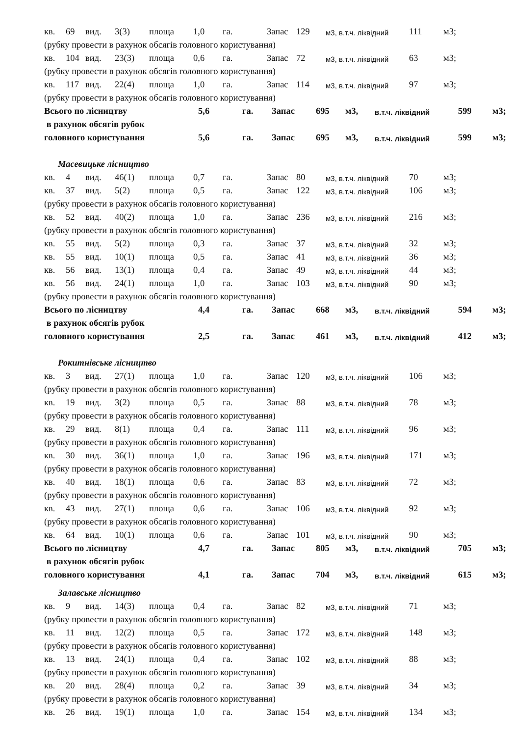кв. 69 вид. 3(3) площа 1,0 га. Запас 129 м3, в.т.ч. ліквідний 111 м3;
(рубку провести в рахунок обсягів головного користування)
кв. 104 вид. 23(3) площа 0,6 га. Запас 72 м3, в.т.ч. ліквідний 63 м3;
(рубку провести в рахунок обсягів головного користування)
кв. 117 вид. 22(4) площа 1,0 га. Запас 114 м3, в.т.ч. ліквідний 97 м3;
(рубку провести в рахунок обсягів головного користування)
Всього по лісництву 5,6 га. Запас 695 м3, в.т.ч. ліквідний 599 м3;
в рахунок обсягів рубок
головного користування 5,6 га. Запас 695 м3, в.т.ч. ліквідний 599 м3;
Масевицьке лісництво
кв. 4 вид. 46(1) площа 0,7 га. Запас 80 м3, в.т.ч. ліквідний 70 м3;
кв. 37 вид. 5(2) площа 0,5 га. Запас 122 м3, в.т.ч. ліквідний 106 м3;
(рубку провести в рахунок обсягів головного користування)
кв. 52 вид. 40(2) площа 1,0 га. Запас 236 м3, в.т.ч. ліквідний 216 м3;
(рубку провести в рахунок обсягів головного користування)
кв. 55 вид. 5(2) площа 0,3 га. Запас 37 м3, в.т.ч. ліквідний 32 м3;
кв. 55 вид. 10(1) площа 0,5 га. Запас 41 м3, в.т.ч. ліквідний 36 м3;
кв. 56 вид. 13(1) площа 0,4 га. Запас 49 м3, в.т.ч. ліквідний 44 м3;
кв. 56 вид. 24(1) площа 1,0 га. Запас 103 м3, в.т.ч. ліквідний 90 м3;
(рубку провести в рахунок обсягів головного користування)
Всього по лісництву 4,4 га. Запас 668 м3, в.т.ч. ліквідний 594 м3;
в рахунок обсягів рубок
головного користування 2,5 га. Запас 461 м3, в.т.ч. ліквідний 412 м3;
Рокитнівське лісництво
кв. 3 вид. 27(1) площа 1,0 га. Запас 120 м3, в.т.ч. ліквідний 106 м3;
(рубку провести в рахунок обсягів головного користування)
кв. 19 вид. 3(2) площа 0,5 га. Запас 88 м3, в.т.ч. ліквідний 78 м3;
(рубку провести в рахунок обсягів головного користування)
кв. 29 вид. 8(1) площа 0,4 га. Запас 111 м3, в.т.ч. ліквідний 96 м3;
(рубку провести в рахунок обсягів головного користування)
кв. 30 вид. 36(1) площа 1,0 га. Запас 196 м3, в.т.ч. ліквідний 171 м3;
(рубку провести в рахунок обсягів головного користування)
кв. 40 вид. 18(1) площа 0,6 га. Запас 83 м3, в.т.ч. ліквідний 72 м3;
(рубку провести в рахунок обсягів головного користування)
кв. 43 вид. 27(1) площа 0,6 га. Запас 106 м3, в.т.ч. ліквідний 92 м3;
(рубку провести в рахунок обсягів головного користування)
кв. 64 вид. 10(1) площа 0,6 га. Запас 101 м3, в.т.ч. ліквідний 90 м3;
Всього по лісництву 4,7 га. Запас 805 м3, в.т.ч. ліквідний 705 м3;
в рахунок обсягів рубок
головного користування 4,1 га. Запас 704 м3, в.т.ч. ліквідний 615 м3;
Залавське лісництво
кв. 9 вид. 14(3) площа 0,4 га. Запас 82 м3, в.т.ч. ліквідний 71 м3;
(рубку провести в рахунок обсягів головного користування)
кв. 11 вид. 12(2) площа 0,5 га. Запас 172 м3, в.т.ч. ліквідний 148 м3;
(рубку провести в рахунок обсягів головного користування)
кв. 13 вид. 24(1) площа 0,4 га. Запас 102 м3, в.т.ч. ліквідний 88 м3;
(рубку провести в рахунок обсягів головного користування)
кв. 20 вид. 28(4) площа 0,2 га. Запас 39 м3, в.т.ч. ліквідний 34 м3;
(рубку провести в рахунок обсягів головного користування)
кв. 26 вид. 19(1) площа 1,0 га. Запас 154 м3, в.т.ч. ліквідний 134 м3;